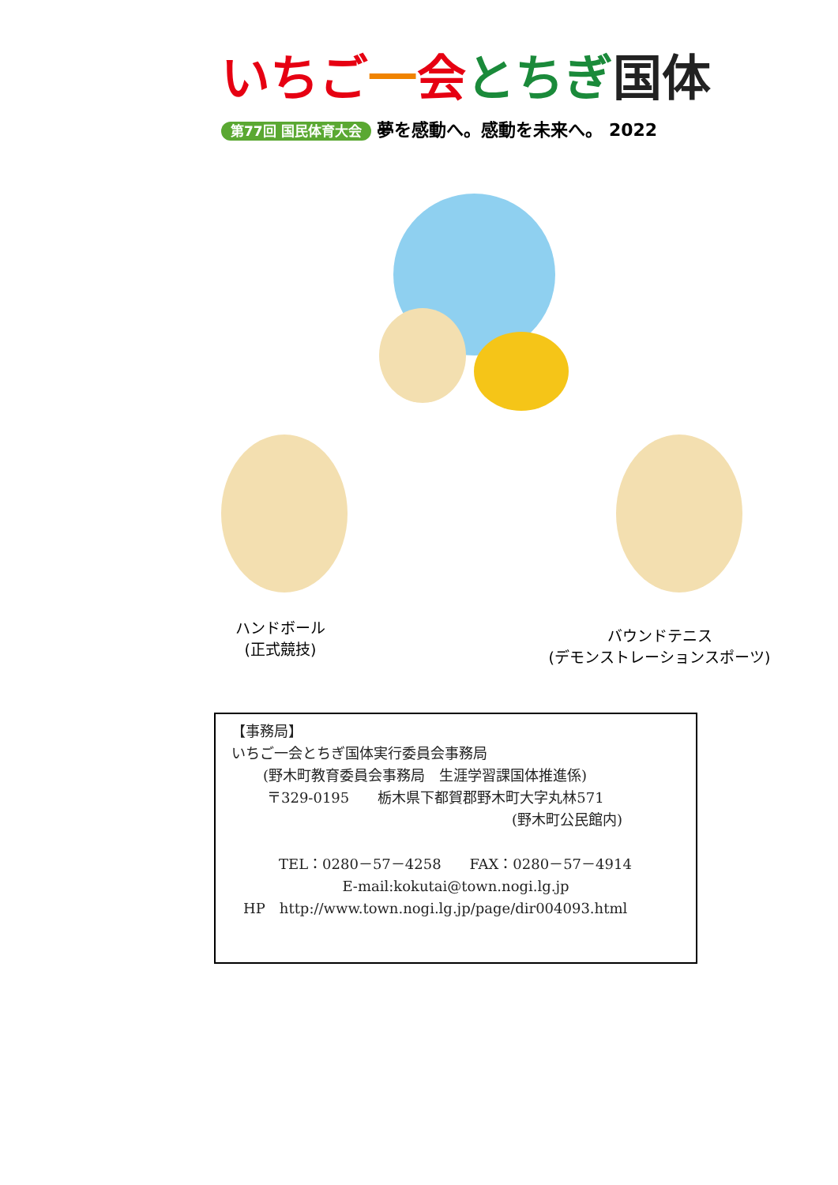いちご 一会とちぎ 国体
第77回 国民体育大会 夢を感動へ。感動を未来へ。 2022
ハンドボール
(正式競技)
バウンドテニス
(デモンストレーションスポーツ)
【事務局】
いちご一会とちぎ国体実行委員会事務局
(野木町教育委員会事務局　生涯学習課国体推進係)
〒329-0195　　栃木県下都賀郡野木町大字丸林571
(野木町公民館内)
TEL：0280－57－4258　　FAX：0280－57－4914
E-mail:kokutai@town.nogi.lg.jp
HP　http://www.town.nogi.lg.jp/page/dir004093.html